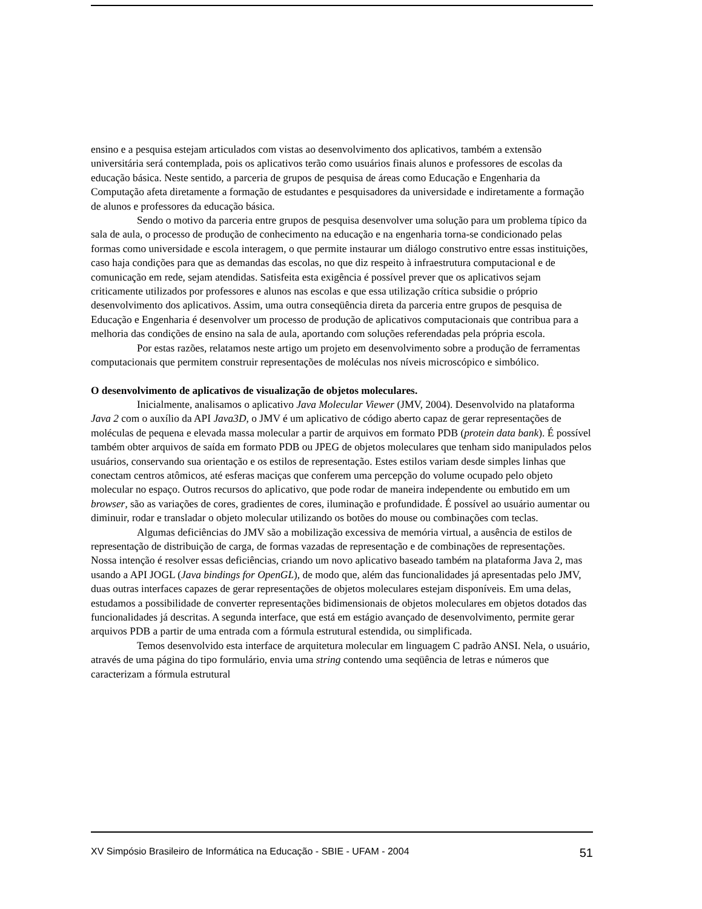ensino e a pesquisa estejam articulados com vistas ao desenvolvimento dos aplicativos, também a extensão universitária será contemplada, pois os aplicativos terão como usuários finais alunos e professores de escolas da educação básica. Neste sentido, a parceria de grupos de pesquisa de áreas como Educação e Engenharia da Computação afeta diretamente a formação de estudantes e pesquisadores da universidade e indiretamente a formação de alunos e professores da educação básica.
Sendo o motivo da parceria entre grupos de pesquisa desenvolver uma solução para um problema típico da sala de aula, o processo de produção de conhecimento na educação e na engenharia torna-se condicionado pelas formas como universidade e escola interagem, o que permite instaurar um diálogo construtivo entre essas instituições, caso haja condições para que as demandas das escolas, no que diz respeito à infraestrutura computacional e de comunicação em rede, sejam atendidas. Satisfeita esta exigência é possível prever que os aplicativos sejam criticamente utilizados por professores e alunos nas escolas e que essa utilização crítica subsidie o próprio desenvolvimento dos aplicativos. Assim, uma outra conseqüência direta da parceria entre grupos de pesquisa de Educação e Engenharia é desenvolver um processo de produção de aplicativos computacionais que contribua para a melhoria das condições de ensino na sala de aula, aportando com soluções referendadas pela própria escola.
Por estas razões, relatamos neste artigo um projeto em desenvolvimento sobre a produção de ferramentas computacionais que permitem construir representações de moléculas nos níveis microscópico e simbólico.
O desenvolvimento de aplicativos de visualização de objetos moleculares.
Inicialmente, analisamos o aplicativo Java Molecular Viewer (JMV, 2004). Desenvolvido na plataforma Java 2 com o auxílio da API Java3D, o JMV é um aplicativo de código aberto capaz de gerar representações de moléculas de pequena e elevada massa molecular a partir de arquivos em formato PDB (protein data bank). É possível também obter arquivos de saída em formato PDB ou JPEG de objetos moleculares que tenham sido manipulados pelos usuários, conservando sua orientação e os estilos de representação. Estes estilos variam desde simples linhas que conectam centros atômicos, até esferas maciças que conferem uma percepção do volume ocupado pelo objeto molecular no espaço. Outros recursos do aplicativo, que pode rodar de maneira independente ou embutido em um browser, são as variações de cores, gradientes de cores, iluminação e profundidade. É possível ao usuário aumentar ou diminuir, rodar e transladar o objeto molecular utilizando os botões do mouse ou combinações com teclas.
Algumas deficiências do JMV são a mobilização excessiva de memória virtual, a ausência de estilos de representação de distribuição de carga, de formas vazadas de representação e de combinações de representações. Nossa intenção é resolver essas deficiências, criando um novo aplicativo baseado também na plataforma Java 2, mas usando a API JOGL (Java bindings for OpenGL), de modo que, além das funcionalidades já apresentadas pelo JMV, duas outras interfaces capazes de gerar representações de objetos moleculares estejam disponíveis. Em uma delas, estudamos a possibilidade de converter representações bidimensionais de objetos moleculares em objetos dotados das funcionalidades já descritas. A segunda interface, que está em estágio avançado de desenvolvimento, permite gerar arquivos PDB a partir de uma entrada com a fórmula estrutural estendida, ou simplificada.
Temos desenvolvido esta interface de arquitetura molecular em linguagem C padrão ANSI. Nela, o usuário, através de uma página do tipo formulário, envia uma string contendo uma seqüência de letras e números que caracterizam a fórmula estrutural
XV Simpósio Brasileiro de Informática na Educação - SBIE - UFAM - 2004 51